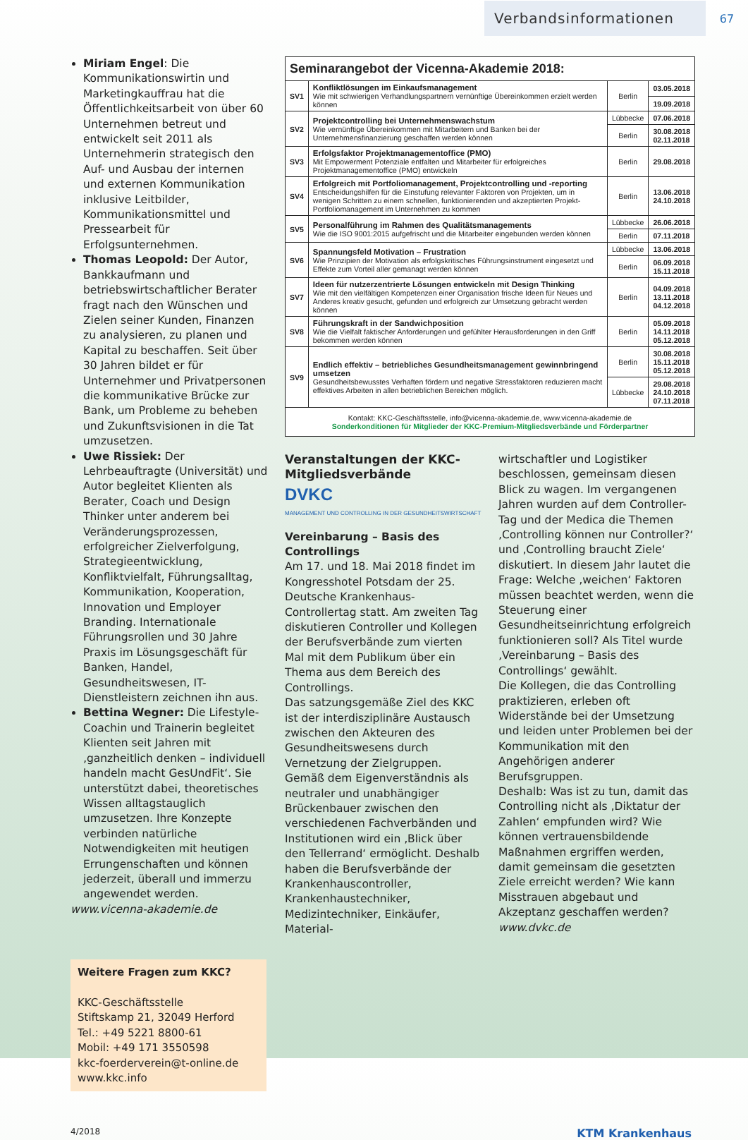Verbandsinformationen
67
Miriam Engel: Die Kommunikationswirtin und Marketingkauffrau hat die Öffentlichkeitsarbeit von über 60 Unternehmen betreut und entwickelt seit 2011 als Unternehmerin strategisch den Auf- und Ausbau der internen und externen Kommunikation inklusive Leitbilder, Kommunikationsmittel und Pressearbeit für Erfolgsunternehmen.
Thomas Leopold: Der Autor, Bankkaufmann und betriebswirtschaftlicher Berater fragt nach den Wünschen und Zielen seiner Kunden, Finanzen zu analysieren, zu planen und Kapital zu beschaffen. Seit über 30 Jahren bildet er für Unternehmer und Privatpersonen die kommunikative Brücke zur Bank, um Probleme zu beheben und Zukunftsvisionen in die Tat umzusetzen.
Uwe Rissiek: Der Lehrbeauftragte (Universität) und Autor begleitet Klienten als Berater, Coach und Design Thinker unter anderem bei Veränderungsprozessen, erfolgreicher Zielverfolgung, Strategieentwicklung, Konfliktvielfalt, Führungsalltag, Kommunikation, Kooperation, Innovation und Employer Branding. Internationale Führungsrollen und 30 Jahre Praxis im Lösungsgeschäft für Banken, Handel, Gesundheitswesen, IT-Dienstleistern zeichnen ihn aus.
Bettina Wegner: Die Lifestyle-Coachin und Trainerin begleitet Klienten seit Jahren mit ‚ganzheitlich denken – individuell handeln macht GesUndFit‘. Sie unterstützt dabei, theoretisches Wissen alltagstauglich umzusetzen. Ihre Konzepte verbinden natürliche Notwendigkeiten mit heutigen Errungenschaften und können jederzeit, überall und immerzu angewendet werden.
www.vicenna-akademie.de
Weitere Fragen zum KKC?
KKC-Geschäftsstelle
Stiftskamp 21, 32049 Herford
Tel.: +49 5221 8800-61
Mobil: +49 171 3550598
kkc-foerderverein@t-online.de
www.kkc.info
| Seminarangebot der Vicenna-Akademie 2018: | | | |
| --- | --- | --- | --- |
| SV1 | Konfliktlösungen im Einkaufsmanagement Wie mit schwierigen Verhandlungspartnern vernünftige Übereinkommen erzielt werden können | Berlin | 03.05.2018 |
| | | | 19.09.2018 |
| SV2 | Projektcontrolling bei Unternehmenswachstum Wie vernünftige Übereinkommen mit Mitarbeitern und Banken bei der Unternehmensfinanzierung geschaffen werden können | Lübbecke | 07.06.2018 |
| | | Berlin | 30.08.2018 02.11.2018 |
| SV3 | Erfolgsfaktor Projektmanagementoffice (PMO) Mit Empowerment Potenziale entfalten und Mitarbeiter für erfolgreiches Projektmanagementoffice (PMO) entwickeln | Berlin | 29.08.2018 |
| SV4 | Erfolgreich mit Portfoliomanagement, Projektcontrolling und -reporting Entscheidungshilfen für die Einstufung relevanter Faktoren von Projekten, um in wenigen Schritten zu einem schnellen, funktionierenden und akzeptierten Projekt-Portfoliomanagement im Unternehmen zu kommen | Berlin | 13.06.2018 24.10.2018 |
| SV5 | Personalführung im Rahmen des Qualitätsmanagements Wie die ISO 9001:2015 aufgefrischt und die Mitarbeiter eingebunden werden können | Lübbecke | 26.06.2018 |
| | | Berlin | 07.11.2018 |
| SV6 | Spannungsfeld Motivation – Frustration Wie Prinzipien der Motivation als erfolgskritisches Führungsinstrument eingesetzt und Effekte zum Vorteil aller gemanagt werden können | Lübbecke | 13.06.2018 |
| | | Berlin | 06.09.2018 15.11.2018 |
| SV7 | Ideen für nutzerzentrierte Lösungen entwickeln mit Design Thinking Wie mit den vielfältigen Kompetenzen einer Organisation frische Ideen für Neues und Anderes kreativ gesucht, gefunden und erfolgreich zur Umsetzung gebracht werden können | Berlin | 04.09.2018 13.11.2018 04.12.2018 |
| SV8 | Führungskraft in der Sandwichposition Wie die Vielfalt faktischer Anforderungen und gefühlter Herausforderungen in den Griff bekommen werden können | Berlin | 05.09.2018 14.11.2018 05.12.2018 |
| SV9 | Endlich effektiv – betriebliches Gesundheitsmanagement gewinnbringend umsetzen Gesundheitsbewusstes Verhaften fördern und negative Stressfaktoren reduzieren macht effektives Arbeiten in allen betrieblichen Bereichen möglich. | Berlin | 30.08.2018 15.11.2018 05.12.2018 |
| | | Lübbecke | 29.08.2018 24.10.2018 07.11.2018 |
| Kontakt: KKC-Geschäftsstelle, info@vicenna-akademie.de, www.vicenna-akademie.de Sonderkonditionen für Mitglieder der KKC-Premium-Mitgliedsverbände und Förderpartner | | | |
Veranstaltungen der KKC-Mitgliedsverbände
DVKC
MANAGEMENT UND CONTROLLING IN DER GESUNDHEITSWIRTSCHAFT
Vereinbarung – Basis des Controllings
Am 17. und 18. Mai 2018 findet im Kongresshotel Potsdam der 25. Deutsche Krankenhaus-Controllertag statt. Am zweiten Tag diskutieren Controller und Kollegen der Berufsverbände zum vierten Mal mit dem Publikum über ein Thema aus dem Bereich des Controllings.
Das satzungsgemäße Ziel des KKC ist der interdisziplinäre Austausch zwischen den Akteuren des Gesundheitswesens durch Vernetzung der Zielgruppen. Gemäß dem Eigenverständnis als neutraler und unabhängiger Brückenbauer zwischen den verschiedenen Fachverbänden und Institutionen wird ein ‚Blick über den Tellerrand‘ ermöglicht. Deshalb haben die Berufsverbände der Krankenhauscontroller, Krankenhaustechniker, Medizintechniker, Einkäufer, Material-
wirtschaftler und Logistiker beschlossen, gemeinsam diesen Blick zu wagen. Im vergangenen Jahren wurden auf dem Controller-Tag und der Medica die Themen ‚Controlling können nur Controller?‘ und ‚Controlling braucht Ziele‘ diskutiert. In diesem Jahr lautet die Frage: Welche ‚weichen‘ Faktoren müssen beachtet werden, wenn die Steuerung einer Gesundheitseinrichtung erfolgreich funktionieren soll? Als Titel wurde ‚Vereinbarung – Basis des Controllings‘ gewählt.
Die Kollegen, die das Controlling praktizieren, erleben oft Widerstände bei der Umsetzung und leiden unter Problemen bei der Kommunikation mit den Angehörigen anderer Berufsgruppen.
Deshalb: Was ist zu tun, damit das Controlling nicht als ‚Diktatur der Zahlen‘ empfunden wird? Wie können vertrauensbildende Maßnahmen ergriffen werden, damit gemeinsam die gesetzten Ziele erreicht werden? Wie kann Misstrauen abgebaut und Akzeptanz geschaffen werden?
www.dvkc.de
4/2018 KTM Krankenhaus